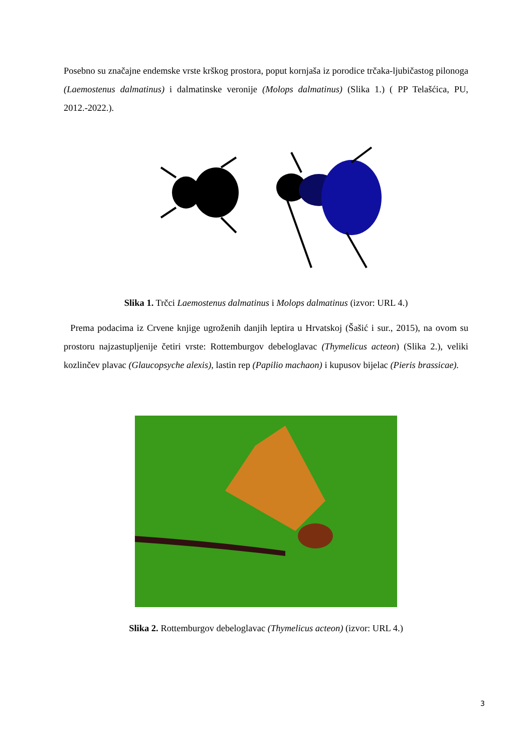Posebno su značajne endemske vrste krškog prostora, poput kornjaša iz porodice trčaka-ljubičastog pilonoga (Laemostenus dalmatinus) i dalmatinske veronije (Molops dalmatinus) (Slika 1.) ( PP Telašćica, PU, 2012.-2022.).
Slika 1. Trčci Laemostenus dalmatinus i Molops dalmatinus (izvor: URL 4.)
Prema podacima iz Crvene knjige ugroženih danjih leptira u Hrvatskoj (Šašić i sur., 2015), na ovom su prostoru najzastupljenije četiri vrste: Rottemburgov debeloglavac (Thymelicus acteon) (Slika 2.), veliki kozlinčev plavac (Glaucopsyche alexis), lastin rep (Papilio machaon) i kupusov bijelac (Pieris brassicae).
Slika 2. Rottemburgov debeloglavac (Thymelicus acteon) (izvor: URL 4.)
3